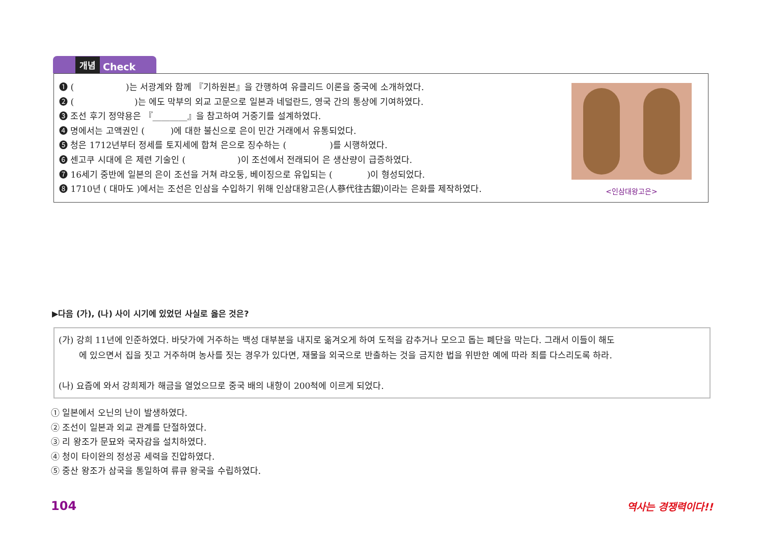개념 Check
❶ (　　　　　　)는 서광계와 함께 『기하원본』을 간행하여 유클리드 이론을 중국에 소개하였다.
❷ (　　　　　　　)는 에도 막부의 외교 고문으로 일본과 네덜란드, 영국 간의 통상에 기여하였다.
❸ 조선 후기 정약용은 『________』을 참고하여 거중기를 설계하였다.
❹ 명에서는 고액권인 (　　　)에 대한 불신으로 은이 민간 거래에서 유통되었다.
❺ 청은 1712년부터 정세를 토지세에 합쳐 은으로 징수하는 (　　　　　)를 시행하였다.
❻ 센고쿠 시대에 은 제련 기술인 (　　　　　　)이 조선에서 전래되어 은 생산량이 급증하였다.
❼ 16세기 중반에 일본의 은이 조선을 거쳐 랴오둥, 베이징으로 유입되는 (　　　　)이 형성되었다.
❽ 1710년 ( 대마도 )에서는 조선은 인삼을 수입하기 위해 인삼대왕고은(人蔘代往古銀)이라는 은화를 제작하였다.
<인삼대왕고은>
▶다음 (가), (나) 사이 시기에 있었던 사실로 옳은 것은?
(가) 강희 11년에 인준하였다. 바닷가에 거주하는 백성 대부분을 내지로 옮겨오게 하여 도적을 감추거나 모으고 돕는 폐단을 막는다. 그래서 이들이 해도
에 있으면서 집을 짓고 거주하며 농사를 짓는 경우가 있다면, 재물을 외국으로 반출하는 것을 금지한 법을 위반한 예에 따라 죄를 다스리도록 하라.
(나) 요즘에 와서 강희제가 해금을 열었으므로 중국 배의 내항이 200척에 이르게 되었다.
① 일본에서 오닌의 난이 발생하였다.
② 조선이 일본과 외교 관계를 단절하였다.
③ 리 왕조가 문묘와 국자감을 설치하였다.
④ 청이 타이완의 정성공 세력을 진압하였다.
⑤ 중산 왕조가 삼국을 통일하여 류큐 왕국을 수립하였다.
104 역사는 경쟁력이다!!